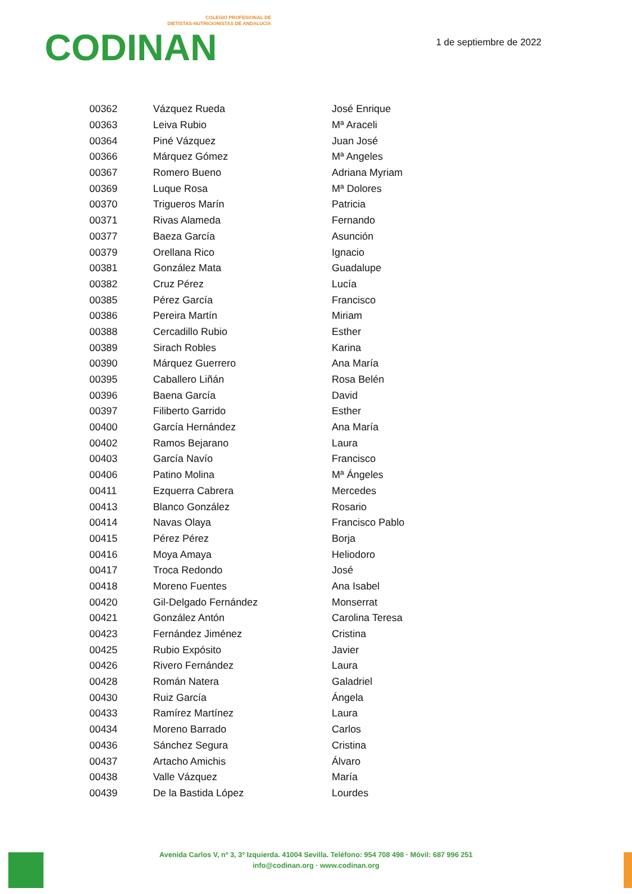COLEGIO PROFESIONAL DE
DIETISTAS-NUTRICIONISTAS DE ANDALUCÍA
CODINAN
1 de septiembre de 2022
| 00362 | Vázquez Rueda | José Enrique |
| 00363 | Leiva Rubio | Mª Araceli |
| 00364 | Piné Vázquez | Juan José |
| 00366 | Márquez Gómez | Mª Angeles |
| 00367 | Romero Bueno | Adriana Myriam |
| 00369 | Luque Rosa | Mª Dolores |
| 00370 | Trigueros Marín | Patricia |
| 00371 | Rivas Alameda | Fernando |
| 00377 | Baeza García | Asunción |
| 00379 | Orellana Rico | Ignacio |
| 00381 | González Mata | Guadalupe |
| 00382 | Cruz Pérez | Lucía |
| 00385 | Pérez García | Francisco |
| 00386 | Pereira Martín | Miriam |
| 00388 | Cercadillo Rubio | Esther |
| 00389 | Sirach Robles | Karina |
| 00390 | Márquez Guerrero | Ana María |
| 00395 | Caballero Liñán | Rosa Belén |
| 00396 | Baena García | David |
| 00397 | Filiberto Garrido | Esther |
| 00400 | García Hernández | Ana María |
| 00402 | Ramos Bejarano | Laura |
| 00403 | García Navío | Francisco |
| 00406 | Patino Molina | Mª Ángeles |
| 00411 | Ezquerra Cabrera | Mercedes |
| 00413 | Blanco González | Rosario |
| 00414 | Navas Olaya | Francisco Pablo |
| 00415 | Pérez Pérez | Borja |
| 00416 | Moya Amaya | Heliodoro |
| 00417 | Troca Redondo | José |
| 00418 | Moreno Fuentes | Ana Isabel |
| 00420 | Gil-Delgado Fernández | Monserrat |
| 00421 | González Antón | Carolina Teresa |
| 00423 | Fernández Jiménez | Cristina |
| 00425 | Rubio Expósito | Javier |
| 00426 | Rivero Fernández | Laura |
| 00428 | Román Natera | Galadriel |
| 00430 | Ruiz García | Ángela |
| 00433 | Ramírez Martínez | Laura |
| 00434 | Moreno Barrado | Carlos |
| 00436 | Sánchez Segura | Cristina |
| 00437 | Artacho Amichis | Álvaro |
| 00438 | Valle Vázquez | María |
| 00439 | De la Bastida López | Lourdes |
Avenida Carlos V, nº 3, 3º Izquierda. 41004 Sevilla. Teléfono: 954 708 498 · Móvil: 687 996 251
info@codinan.org · www.codinan.org